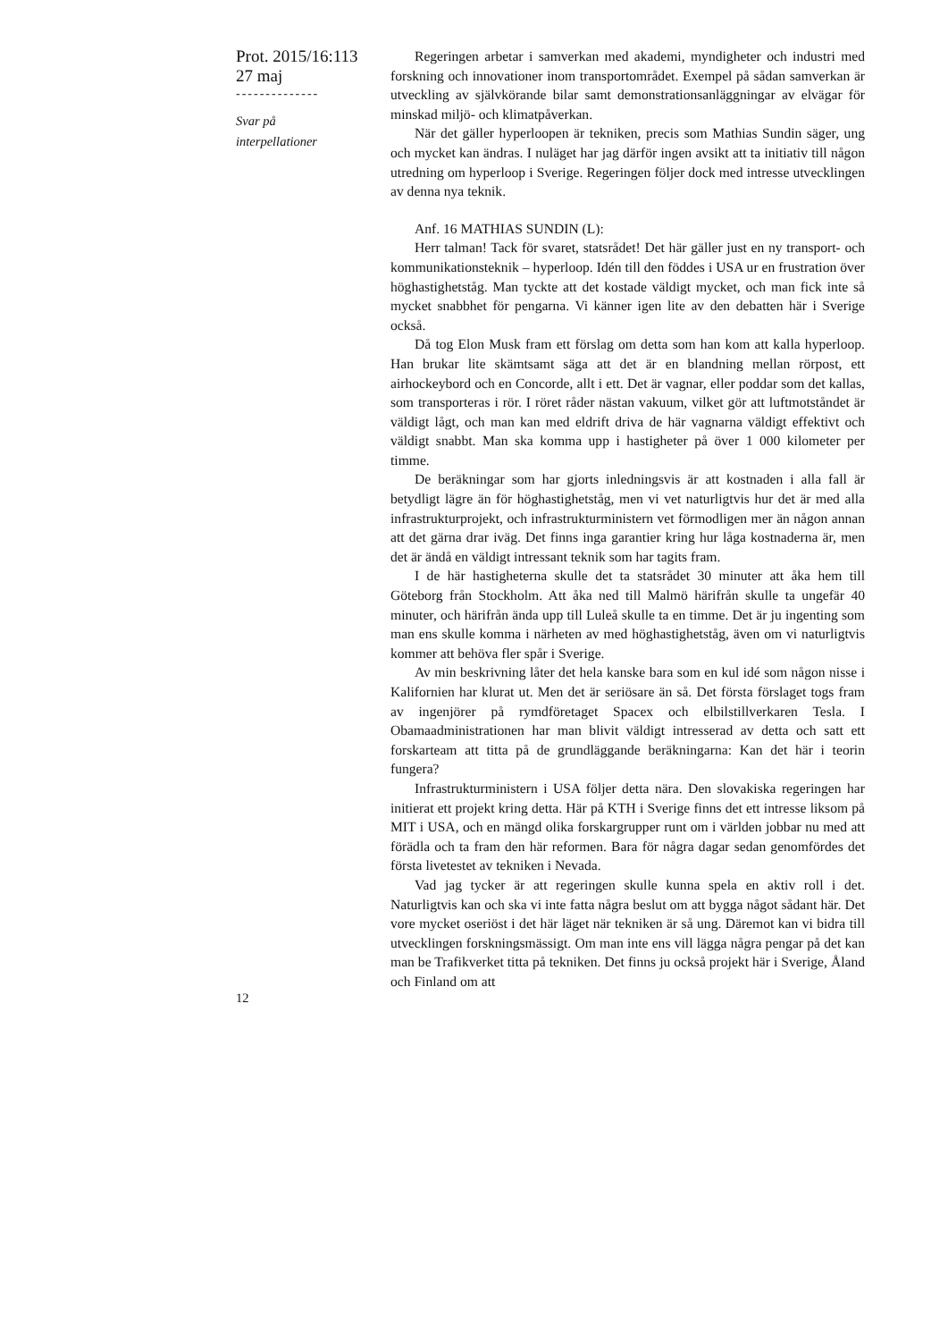Prot. 2015/16:113
27 maj
--------------
Svar på
interpellationer
Regeringen arbetar i samverkan med akademi, myndigheter och industri med forskning och innovationer inom transportområdet. Exempel på sådan samverkan är utveckling av självkörande bilar samt demonstrationsanläggningar av elvägar för minskad miljö- och klimatpåverkan.
När det gäller hyperloopen är tekniken, precis som Mathias Sundin säger, ung och mycket kan ändras. I nuläget har jag därför ingen avsikt att ta initiativ till någon utredning om hyperloop i Sverige. Regeringen följer dock med intresse utvecklingen av denna nya teknik.
Anf. 16 MATHIAS SUNDIN (L):
Herr talman! Tack för svaret, statsrådet! Det här gäller just en ny transport- och kommunikationsteknik – hyperloop. Idén till den föddes i USA ur en frustration över höghastighetståg. Man tyckte att det kostade väldigt mycket, och man fick inte så mycket snabbhet för pengarna. Vi känner igen lite av den debatten här i Sverige också.
Då tog Elon Musk fram ett förslag om detta som han kom att kalla hyperloop. Han brukar lite skämtsamt säga att det är en blandning mellan rörpost, ett airhockeybord och en Concorde, allt i ett. Det är vagnar, eller poddar som det kallas, som transporteras i rör. I röret råder nästan vakuum, vilket gör att luftmotståndet är väldigt lågt, och man kan med eldrift driva de här vagnarna väldigt effektivt och väldigt snabbt. Man ska komma upp i hastigheter på över 1 000 kilometer per timme.
De beräkningar som har gjorts inledningsvis är att kostnaden i alla fall är betydligt lägre än för höghastighetståg, men vi vet naturligtvis hur det är med alla infrastrukturprojekt, och infrastrukturministern vet förmodligen mer än någon annan att det gärna drar iväg. Det finns inga garantier kring hur låga kostnaderna är, men det är ändå en väldigt intressant teknik som har tagits fram.
I de här hastigheterna skulle det ta statsrådet 30 minuter att åka hem till Göteborg från Stockholm. Att åka ned till Malmö härifrån skulle ta ungefär 40 minuter, och härifrån ända upp till Luleå skulle ta en timme. Det är ju ingenting som man ens skulle komma i närheten av med höghastighetståg, även om vi naturligtvis kommer att behöva fler spår i Sverige.
Av min beskrivning låter det hela kanske bara som en kul idé som någon nisse i Kalifornien har klurat ut. Men det är seriösare än så. Det första förslaget togs fram av ingenjörer på rymdföretaget Spacex och elbilstillverkaren Tesla. I Obamaadministrationen har man blivit väldigt intresserad av detta och satt ett forskarteam att titta på de grundläggande beräkningarna: Kan det här i teorin fungera?
Infrastrukturministern i USA följer detta nära. Den slovakiska regeringen har initierat ett projekt kring detta. Här på KTH i Sverige finns det ett intresse liksom på MIT i USA, och en mängd olika forskargrupper runt om i världen jobbar nu med att förädla och ta fram den här reformen. Bara för några dagar sedan genomfördes det första livetestet av tekniken i Nevada.
Vad jag tycker är att regeringen skulle kunna spela en aktiv roll i det. Naturligtvis kan och ska vi inte fatta några beslut om att bygga något sådant här. Det vore mycket oseriöst i det här läget när tekniken är så ung. Däremot kan vi bidra till utvecklingen forskningsmässigt. Om man inte ens vill lägga några pengar på det kan man be Trafikverket titta på tekniken. Det finns ju också projekt här i Sverige, Åland och Finland om att
12